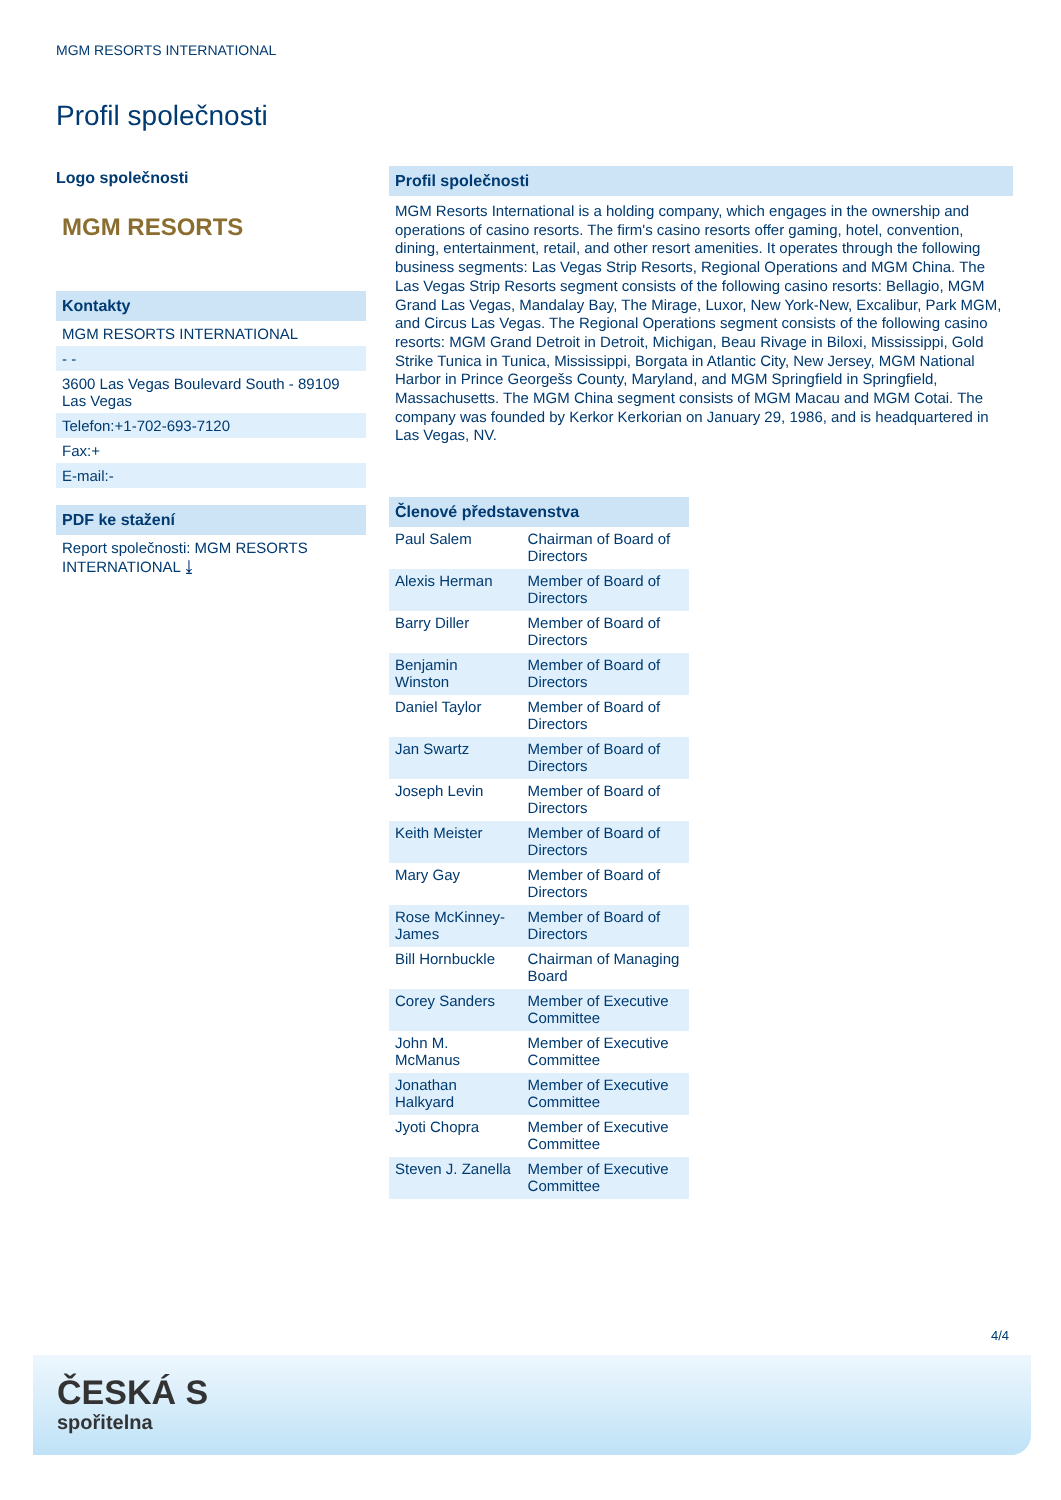MGM RESORTS INTERNATIONAL
Profil společnosti
Logo společnosti
MGM RESORTS
Kontakty
MGM RESORTS INTERNATIONAL
- -
3600 Las Vegas Boulevard South - 89109 Las Vegas
Telefon:+1-702-693-7120
Fax:+
E-mail:-
PDF ke stažení
Report společnosti: MGM RESORTS INTERNATIONAL ⤓
Profil společnosti
MGM Resorts International is a holding company, which engages in the ownership and operations of casino resorts. The firm's casino resorts offer gaming, hotel, convention, dining, entertainment, retail, and other resort amenities. It operates through the following business segments: Las Vegas Strip Resorts, Regional Operations and MGM China. The Las Vegas Strip Resorts segment consists of the following casino resorts: Bellagio, MGM Grand Las Vegas, Mandalay Bay, The Mirage, Luxor, New York-New, Excalibur, Park MGM, and Circus Las Vegas. The Regional Operations segment consists of the following casino resorts: MGM Grand Detroit in Detroit, Michigan, Beau Rivage in Biloxi, Mississippi, Gold Strike Tunica in Tunica, Mississippi, Borgata in Atlantic City, New Jersey, MGM National Harbor in Prince Georgešs County, Maryland, and MGM Springfield in Springfield, Massachusetts. The MGM China segment consists of MGM Macau and MGM Cotai. The company was founded by Kerkor Kerkorian on January 29, 1986, and is headquartered in Las Vegas, NV.
Členové představenstva
| Paul Salem | Chairman of Board of Directors |
| Alexis Herman | Member of Board of Directors |
| Barry Diller | Member of Board of Directors |
| Benjamin Winston | Member of Board of Directors |
| Daniel Taylor | Member of Board of Directors |
| Jan Swartz | Member of Board of Directors |
| Joseph Levin | Member of Board of Directors |
| Keith Meister | Member of Board of Directors |
| Mary Gay | Member of Board of Directors |
| Rose McKinney-James | Member of Board of Directors |
| Bill Hornbuckle | Chairman of Managing Board |
| Corey Sanders | Member of Executive Committee |
| John M. McManus | Member of Executive Committee |
| Jonathan Halkyard | Member of Executive Committee |
| Jyoti Chopra | Member of Executive Committee |
| Steven J. Zanella | Member of Executive Committee |
4/4
ČESKÁ S
spořitelna